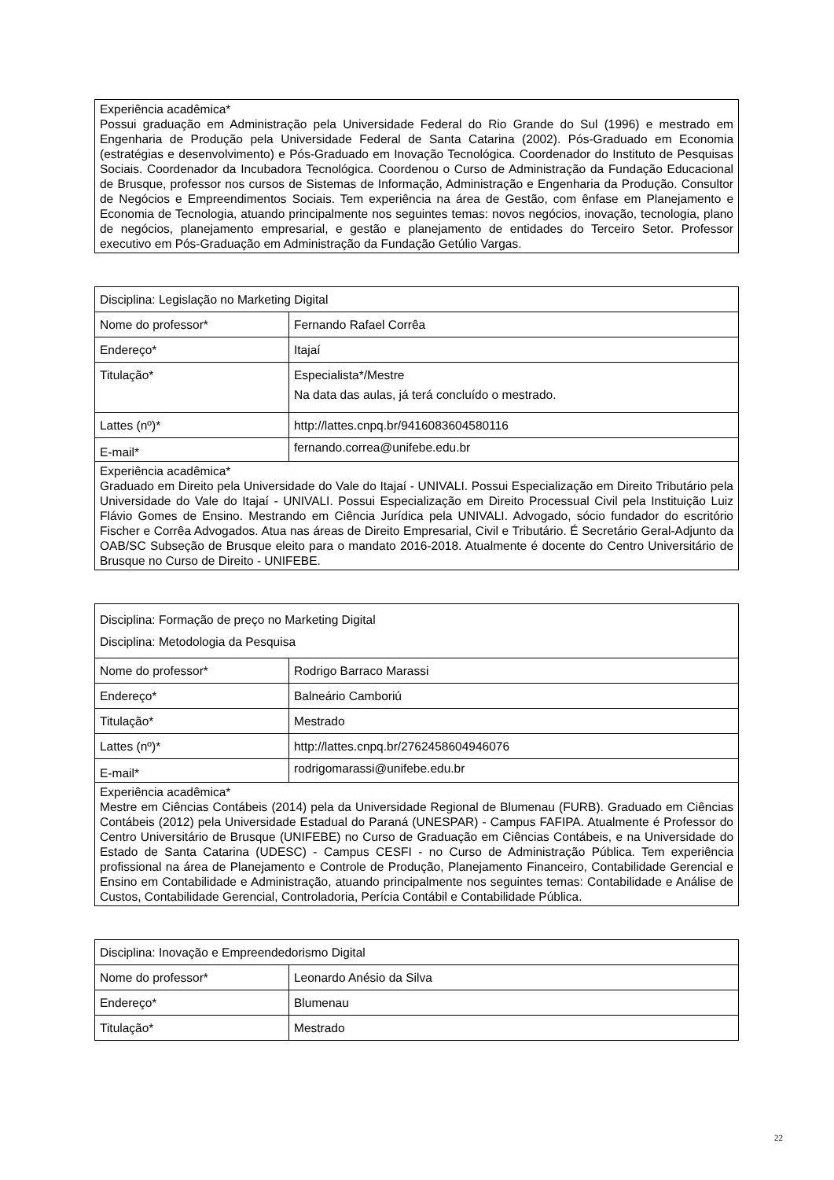| Experiência acadêmica* Possui graduação em Administração pela Universidade Federal do Rio Grande do Sul (1996) e mestrado em Engenharia de Produção pela Universidade Federal de Santa Catarina (2002). Pós-Graduado em Economia (estratégias e desenvolvimento) e Pós-Graduado em Inovação Tecnológica. Coordenador do Instituto de Pesquisas Sociais. Coordenador da Incubadora Tecnológica. Coordenou o Curso de Administração da Fundação Educacional de Brusque, professor nos cursos de Sistemas de Informação, Administração e Engenharia da Produção. Consultor de Negócios e Empreendimentos Sociais. Tem experiência na área de Gestão, com ênfase em Planejamento e Economia de Tecnologia, atuando principalmente nos seguintes temas: novos negócios, inovação, tecnologia, plano de negócios, planejamento empresarial, e gestão e planejamento de entidades do Terceiro Setor. Professor executivo em Pós-Graduação em Administração da Fundação Getúlio Vargas. |
| Disciplina: Legislação no Marketing Digital | |
| Nome do professor* | Fernando Rafael Corrêa |
| Endereço* | Itajaí |
| Titulação* | Especialista*/Mestre Na data das aulas, já terá concluído o mestrado. |
| Lattes (nº)* | http://lattes.cnpq.br/9416083604580116 |
| E-mail* | fernando.correa@unifebe.edu.br |
| Experiência acadêmica* Graduado em Direito pela Universidade do Vale do Itajaí - UNIVALI. Possui Especialização em Direito Tributário pela Universidade do Vale do Itajaí - UNIVALI. Possui Especialização em Direito Processual Civil pela Instituição Luiz Flávio Gomes de Ensino. Mestrando em Ciência Jurídica pela UNIVALI. Advogado, sócio fundador do escritório Fischer e Corrêa Advogados. Atua nas áreas de Direito Empresarial, Civil e Tributário. É Secretário Geral-Adjunto da OAB/SC Subseção de Brusque eleito para o mandato 2016-2018. Atualmente é docente do Centro Universitário de Brusque no Curso de Direito - UNIFEBE. | |
| Disciplina: Formação de preço no Marketing Digital Disciplina: Metodologia da Pesquisa | |
| Nome do professor* | Rodrigo Barraco Marassi |
| Endereço* | Balneário Camboriú |
| Titulação* | Mestrado |
| Lattes (nº)* | http://lattes.cnpq.br/2762458604946076 |
| E-mail* | rodrigomarassi@unifebe.edu.br |
| Experiência acadêmica* Mestre em Ciências Contábeis (2014) pela da Universidade Regional de Blumenau (FURB). Graduado em Ciências Contábeis (2012) pela Universidade Estadual do Paraná (UNESPAR) - Campus FAFIPA. Atualmente é Professor do Centro Universitário de Brusque (UNIFEBE) no Curso de Graduação em Ciências Contábeis, e na Universidade do Estado de Santa Catarina (UDESC) - Campus CESFI - no Curso de Administração Pública. Tem experiência profissional na área de Planejamento e Controle de Produção, Planejamento Financeiro, Contabilidade Gerencial e Ensino em Contabilidade e Administração, atuando principalmente nos seguintes temas: Contabilidade e Análise de Custos, Contabilidade Gerencial, Controladoria, Perícia Contábil e Contabilidade Pública. | |
| Disciplina: Inovação e Empreendedorismo Digital | |
| Nome do professor* | Leonardo Anésio da Silva |
| Endereço* | Blumenau |
| Titulação* | Mestrado |
22